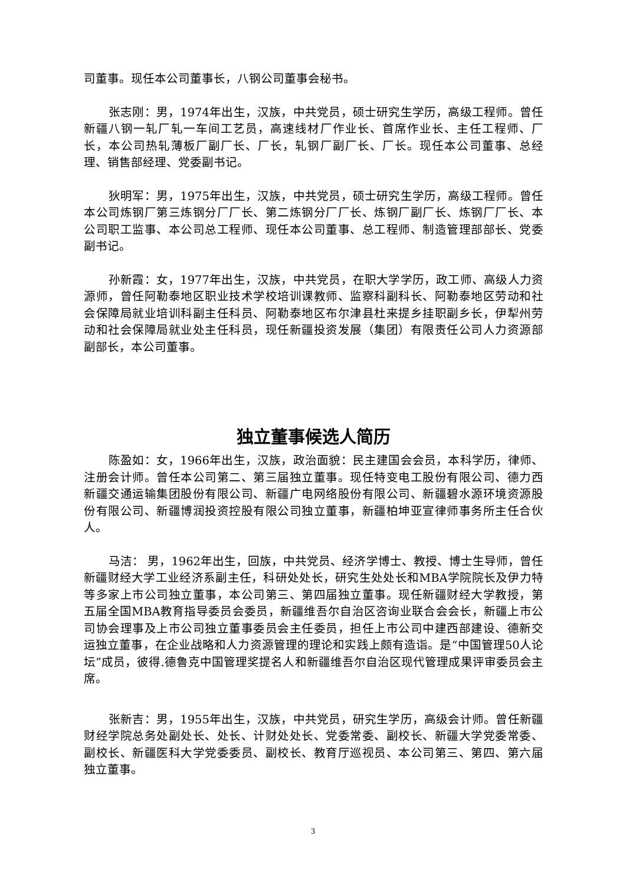司董事。现任本公司董事长，八钢公司董事会秘书。
张志刚：男，1974年出生，汉族，中共党员，硕士研究生学历，高级工程师。曾任新疆八钢一轧厂轧一车间工艺员，高速线材厂作业长、首席作业长、主任工程师、厂长，本公司热轧薄板厂副厂长、厂长，轧钢厂副厂长、厂长。现任本公司董事、总经理、销售部经理、党委副书记。
狄明军：男，1975年出生，汉族，中共党员，硕士研究生学历，高级工程师。曾任本公司炼钢厂第三炼钢分厂厂长、第二炼钢分厂厂长、炼钢厂副厂长、炼钢厂厂长、本公司职工监事、本公司总工程师、现任本公司董事、总工程师、制造管理部部长、党委副书记。
孙新霞：女，1977年出生，汉族，中共党员，在职大学学历，政工师、高级人力资源师，曾任阿勒泰地区职业技术学校培训课教师、监察科副科长、阿勒泰地区劳动和社会保障局就业培训科副主任科员、阿勒泰地区布尔津县杜来提乡挂职副乡长，伊犁州劳动和社会保障局就业处主任科员，现任新疆投资发展（集团）有限责任公司人力资源部副部长，本公司董事。
独立董事候选人简历
陈盈如：女，1966年出生，汉族，政治面貌：民主建国会会员，本科学历，律师、注册会计师。曾任本公司第二、第三届独立董事。现任特变电工股份有限公司、德力西新疆交通运输集团股份有限公司、新疆广电网络股份有限公司、新疆碧水源环境资源股份有限公司、新疆博润投资控股有限公司独立董事，新疆柏坤亚宣律师事务所主任合伙人。
马洁： 男，1962年出生，回族，中共党员、经济学博士、教授、博士生导师，曾任新疆财经大学工业经济系副主任，科研处处长，研究生处处长和MBA学院院长及伊力特等多家上市公司独立董事，本公司第三、第四届独立董事。现任新疆财经大学教授，第五届全国MBA教育指导委员会委员，新疆维吾尔自治区咨询业联合会会长，新疆上市公司协会理事及上市公司独立董事委员会主任委员，担任上市公司中建西部建设、德新交运独立董事，在企业战略和人力资源管理的理论和实践上颇有造诣。是“中国管理50人论坛”成员，彼得.德鲁克中国管理奖提名人和新疆维吾尔自治区现代管理成果评审委员会主席。
张新吉：男，1955年出生，汉族，中共党员，研究生学历，高级会计师。曾任新疆财经学院总务处副处长、处长、计财处处长、党委常委、副校长、新疆大学党委常委、副校长、新疆医科大学党委委员、副校长、教育厅巡视员、本公司第三、第四、第六届独立董事。
3